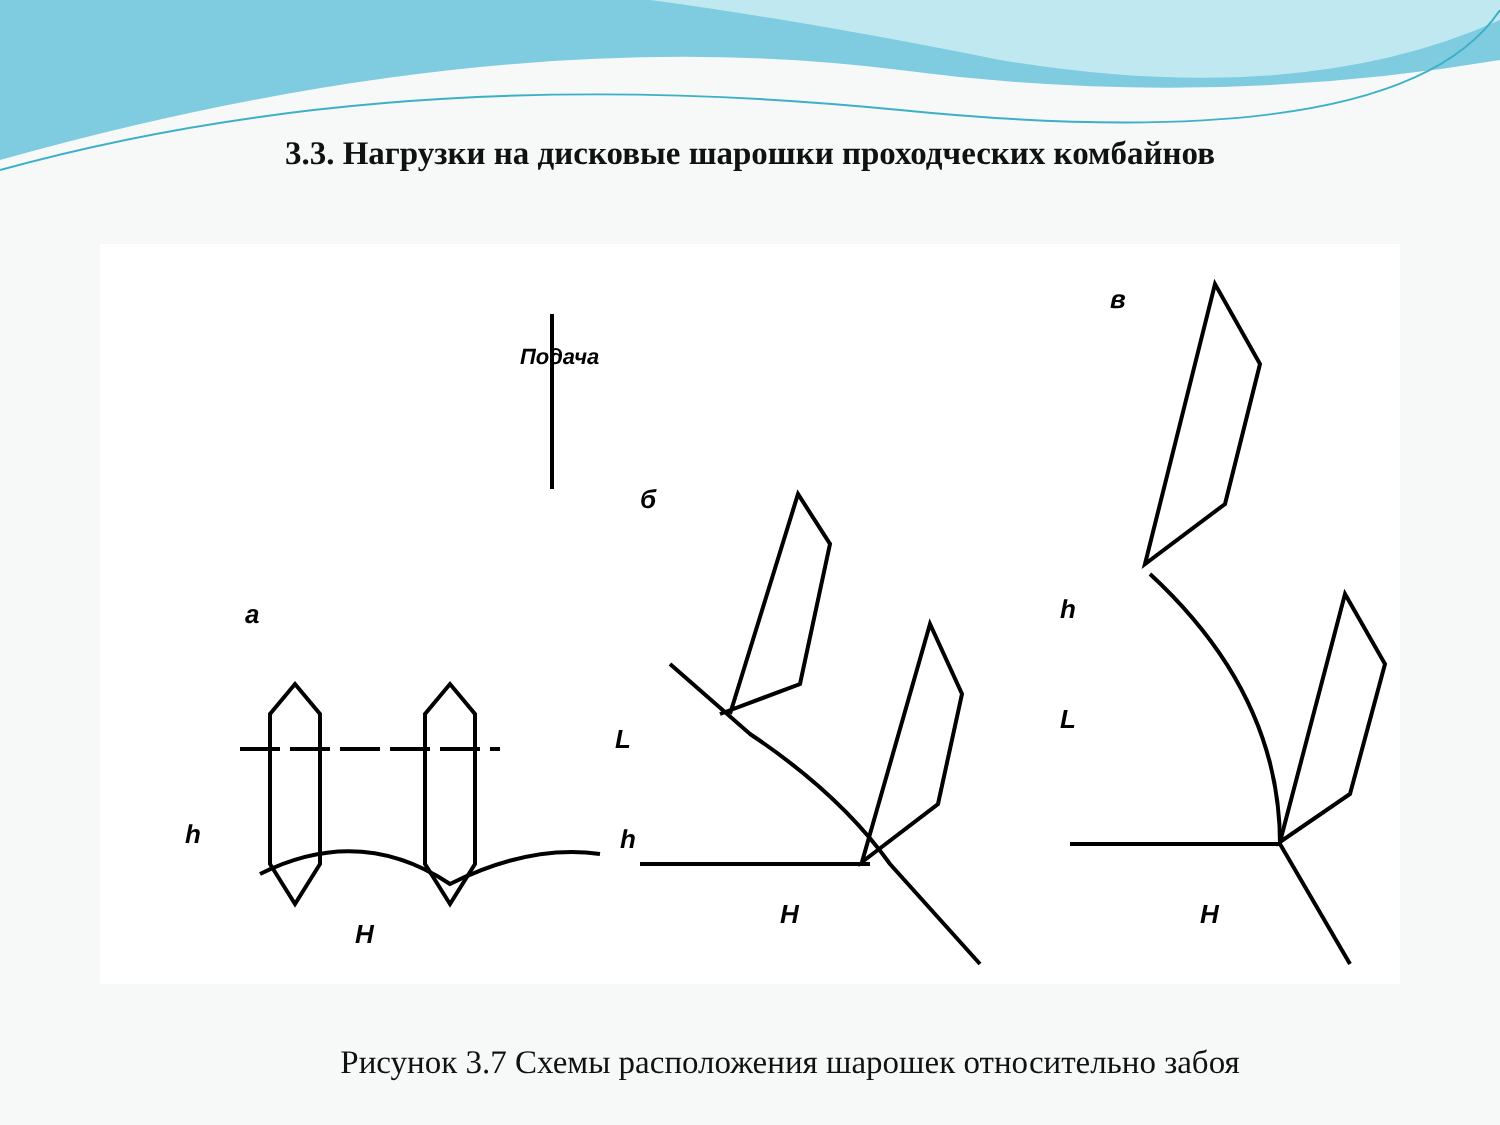3.3. Нагрузки на дисковые шарошки проходческих комбайнов
а
б
в
Подача
H
H H
h
L
h
L
h
Рисунок 3.7 Схемы расположения шарошек относительно забоя